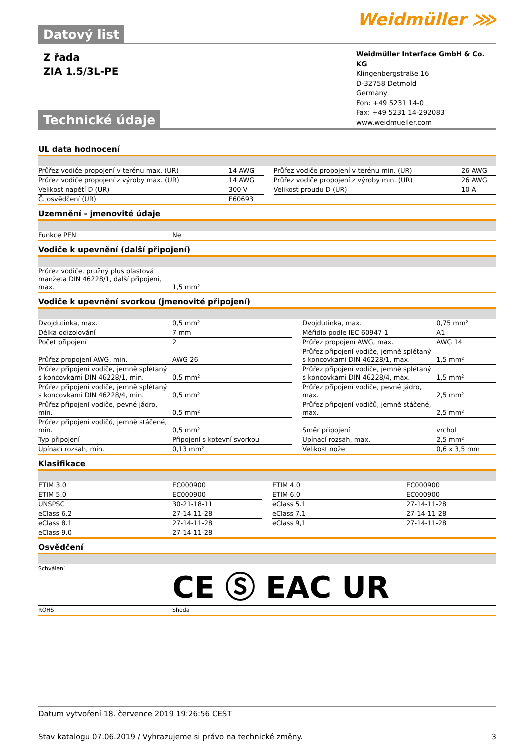Datový list
Weidmüller ⋙
Z řada
ZIA 1.5/3L-PE
Technické údaje
Weidmüller Interface GmbH & Co. KG
Klingenbergstraße 16
D-32758 Detmold
Germany
Fon: +49 5231 14-0
Fax: +49 5231 14-292083
www.weidmueller.com
UL data hodnocení
| Průřez vodiče propojení v terénu max. (UR) | 14 AWG | | Průřez vodiče propojení v terénu min. (UR) | 26 AWG |
| Průřez vodiče propojení z výroby max. (UR) | 14 AWG | | Průřez vodiče propojení z výroby min. (UR) | 26 AWG |
| Velikost napětí D (UR) | 300 V | | Velikost proudu D (UR) | 10 A |
| Č. osvědčení (UR) | E60693 | | | |
Uzemnění - jmenovité údaje
| Funkce PEN | Ne |
Vodiče k upevnění (další připojení)
| Průřez vodiče, pružný plus plastová manžeta DIN 46228/1, další připojení, max. | 1,5 mm² |
Vodiče k upevnění svorkou (jmenovité připojení)
| Dvojdutinka, max. | 0,5 mm² | | Dvojdutinka, max. | 0,75 mm² |
| Délka odizolování | 7 mm | | Měřidlo podle IEC 60947-1 | A1 |
| Počet připojení | 2 | | Průřez propojení AWG, max. | AWG 14 |
| Průřez propojení AWG, min. | AWG 26 | | Průřez připojení vodiče, jemně splétaný s koncovkami DIN 46228/1, max. | 1,5 mm² |
| Průřez připojení vodiče, jemně splétaný s koncovkami DIN 46228/1, min. | 0,5 mm² | | Průřez připojení vodiče, jemně splétaný s koncovkami DIN 46228/4, max. | 1,5 mm² |
| Průřez připojení vodiče, jemně splétaný s koncovkami DIN 46228/4, min. | 0,5 mm² | | Průřez připojení vodiče, pevné jádro, max. | 2,5 mm² |
| Průřez připojení vodiče, pevné jádro, min. | 0,5 mm² | | Průřez připojení vodičů, jemně stáčené, max. | 2,5 mm² |
| Průřez připojení vodičů, jemně stáčené, min. | 0,5 mm² | | Směr připojení | vrchol |
| Typ připojení | Připojení s kotevní svorkou | | Upínací rozsah, max. | 2,5 mm² |
| Upínací rozsah, min. | 0,13 mm² | | Velikost nože | 0,6 x 3,5 mm |
Klasifikace
| ETIM 3.0 | EC000900 | | ETIM 4.0 | EC000900 |
| ETIM 5.0 | EC000900 | | ETIM 6.0 | EC000900 |
| UNSPSC | 30-21-18-11 | | eClass 5.1 | 27-14-11-28 |
| eClass 6.2 | 27-14-11-28 | | eClass 7.1 | 27-14-11-28 |
| eClass 8.1 | 27-14-11-28 | | eClass 9,1 | 27-14-11-28 |
| eClass 9.0 | 27-14-11-28 | | | |
Osvědčení
| Schválení | CE Ⓢ EAC UR |
| ROHS | Shoda |
Datum vytvoření 18. července 2019 19:26:56 CEST
Stav katalogu 07.06.2019 / Vyhrazujeme si právo na technické změny. 3